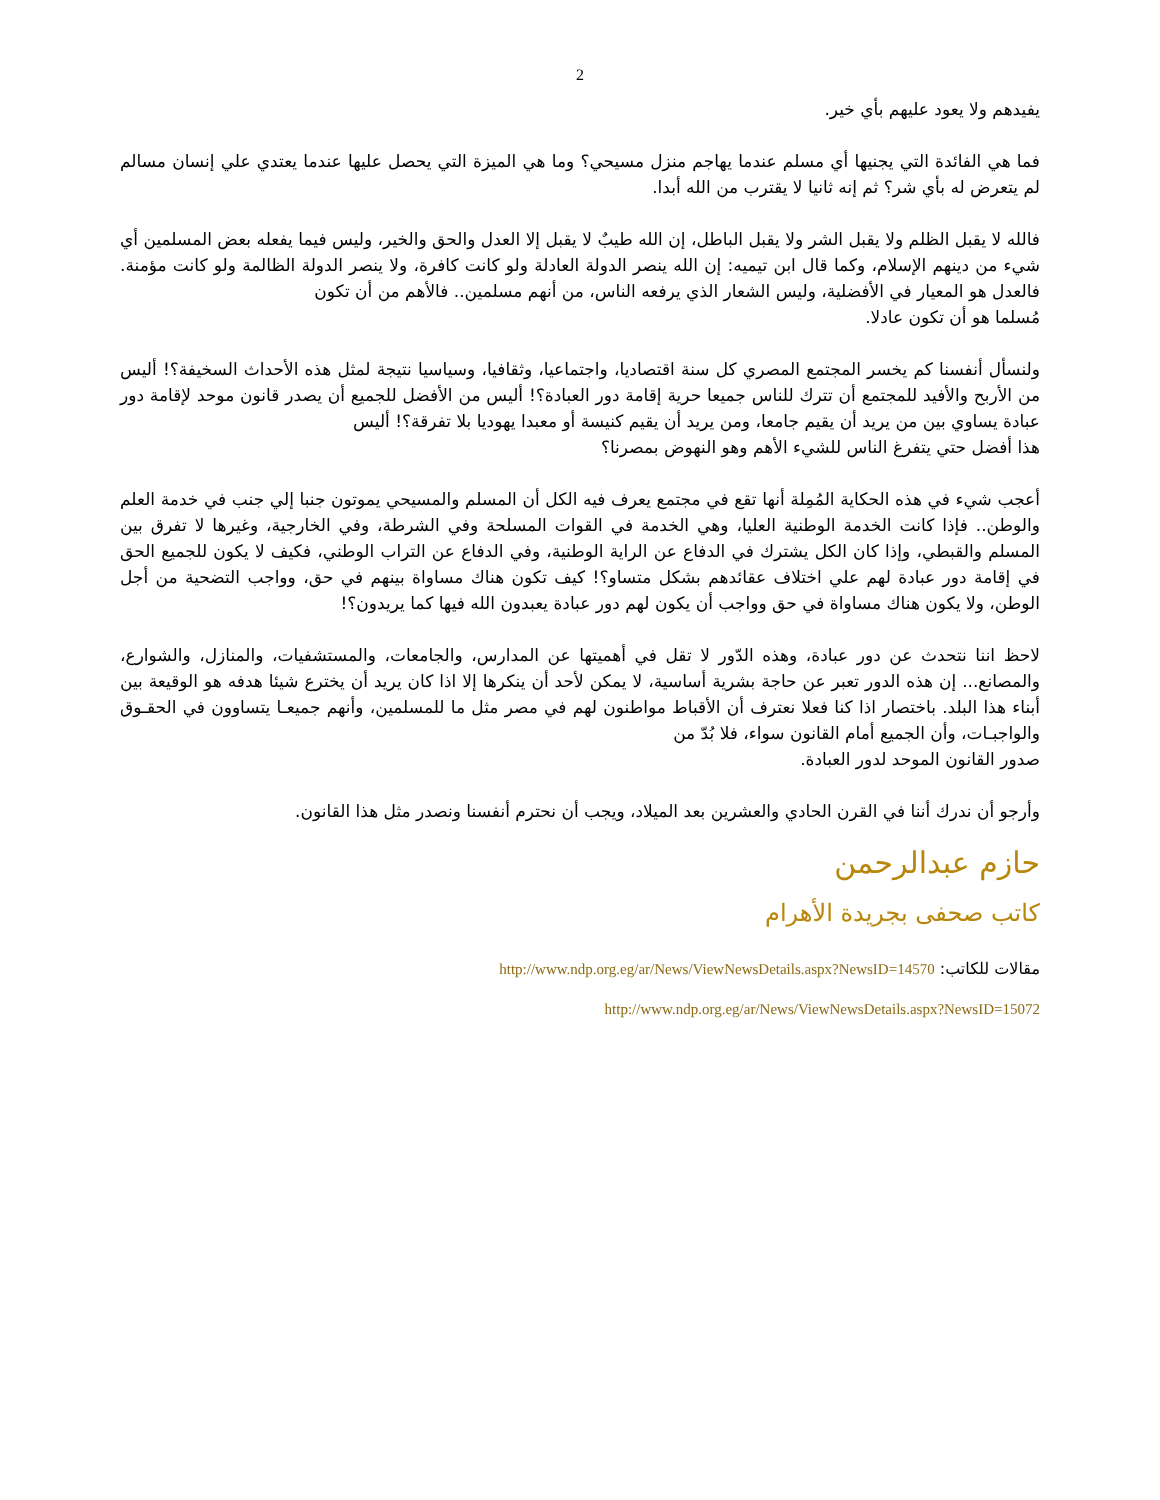2
يفيدهم ولا يعود عليهم بأي خير.
فما هي الفائدة التي يجنيها أي مسلم عندما يهاجم منزل مسيحي؟ وما هي الميزة التي يحصل عليها عندما يعتدي علي إنسان مسالم لم يتعرض له بأي شر؟ ثم إنه ثانيا لا يقترب من الله أبدا.
فالله لا يقبل الظلم ولا يقبل الشر ولا يقبل الباطل، إن الله طيبٌ لا يقبل إلا العدل والحق والخير، وليس فيما يفعله بعض المسلمين أي شيء من دينهم الإسلام، وكما قال ابن تيميه: إن الله ينصر الدولة العادلة ولو كانت كافرة، ولا ينصر الدولة الظالمة ولو كانت مؤمنة. فالعدل هو المعيار في الأفضلية، وليس الشعار الذي يرفعه الناس، من أنهم مسلمين.. فالأهم من أن تكون
مُسلما هو أن تكون عادلا.
ولنسأل أنفسنا كم يخسر المجتمع المصري كل سنة اقتصاديا، واجتماعيا، وثقافيا، وسياسيا نتيجة لمثل هذه الأحداث السخيفة؟! أليس من الأربح والأفيد للمجتمع أن تترك للناس جميعا حرية إقامة دور العبادة؟! أليس من الأفضل للجميع أن يصدر قانون موحد لإقامة دور عبادة يساوي بين من يريد أن يقيم جامعا، ومن يريد أن يقيم كنيسة أو معبدا يهوديا بلا تفرقة؟! أليس
هذا أفضل حتي يتفرغ الناس للشيء الأهم وهو النهوض بمصرنا؟
أعجب شيء في هذه الحكاية المُمِلة أنها تقع في مجتمع يعرف فيه الكل أن المسلم والمسيحي يموتون جنبا إلي جنب في خدمة العلم والوطن.. فإذا كانت الخدمة الوطنية العليا، وهي الخدمة في القوات المسلحة وفي الشرطة، وفي الخارجية، وغيرها لا تفرق بين المسلم والقبطي، وإذا كان الكل يشترك في الدفاع عن الراية الوطنية، وفي الدفاع عن التراب الوطني، فكيف لا يكون للجميع الحق في إقامة دور عبادة لهم علي اختلاف عقائدهم بشكل متساو؟! كيف تكون هناك مساواة بينهم في حق، وواجب التضحية من أجل الوطن، ولا يكون هناك مساواة في حق وواجب أن يكون لهم دور عبادة يعبدون الله فيها كما يريدون؟!
لاحظ اننا نتحدث عن دور عبادة، وهذه الدّور لا تقل في أهميتها عن المدارس، والجامعات، والمستشفيات، والمنازل، والشوارع، والمصانع... إن هذه الدور تعبر عن حاجة بشرية أساسية، لا يمكن لأحد أن ينكرها إلا اذا كان يريد أن يخترع شيئا هدفه هو الوقيعة بين أبناء هذا البلد. باختصار اذا كنا فعلا نعترف أن الأقباط مواطنون لهم في مصر مثل ما للمسلمين، وأنهم جميعـا يتساوون في الحقـوق والواجبـات، وأن الجميع أمام القانون سواء، فلا بُدّ من
صدور القانون الموحد لدور العبادة.
وأرجو أن ندرك أننا في القرن الحادي والعشرين بعد الميلاد، ويجب أن نحترم أنفسنا ونصدر مثل هذا القانون.
حازم عبدالرحمن
كاتب صحفى بجريدة الأهرام
مقالات للكاتب: http://www.ndp.org.eg/ar/News/ViewNewsDetails.aspx?NewsID=14570
http://www.ndp.org.eg/ar/News/ViewNewsDetails.aspx?NewsID=15072